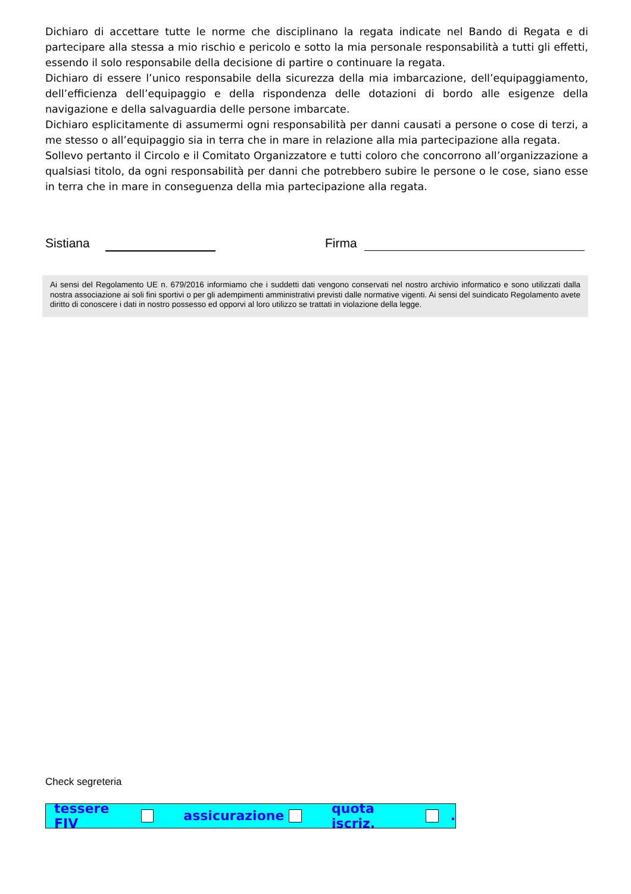Dichiaro di accettare tutte le norme che disciplinano la regata indicate nel Bando di Regata e di partecipare alla stessa a mio rischio e pericolo e sotto la mia personale responsabilità a tutti gli effetti, essendo il solo responsabile della decisione di partire o continuare la regata.
Dichiaro di essere l’unico responsabile della sicurezza della mia imbarcazione, dell’equipaggiamento, dell’efficienza dell’equipaggio e della rispondenza delle dotazioni di bordo alle esigenze della navigazione e della salvaguardia delle persone imbarcate.
Dichiaro esplicitamente di assumermi ogni responsabilità per danni causati a persone o cose di terzi, a me stesso o all’equipaggio sia in terra che in mare in relazione alla mia partecipazione alla regata.
Sollevo pertanto il Circolo e il Comitato Organizzatore e tutti coloro che concorrono all’organizzazione a qualsiasi titolo, da ogni responsabilità per danni che potrebbero subire le persone o le cose, siano esse in terra che in mare in conseguenza della mia partecipazione alla regata.
Sistiana Firma
Ai sensi del Regolamento UE n. 679/2016 informiamo che i suddetti dati vengono conservati nel nostro archivio informatico e sono utilizzati dalla nostra associazione ai soli fini sportivi o per gli adempimenti amministrativi previsti dalle normative vigenti. Ai sensi del suindicato Regolamento avete diritto di conoscere i dati in nostro possesso ed opporvi al loro utilizzo se trattati in violazione della legge.
Check segreteria
tessere FIV assicurazione quota iscriz. .